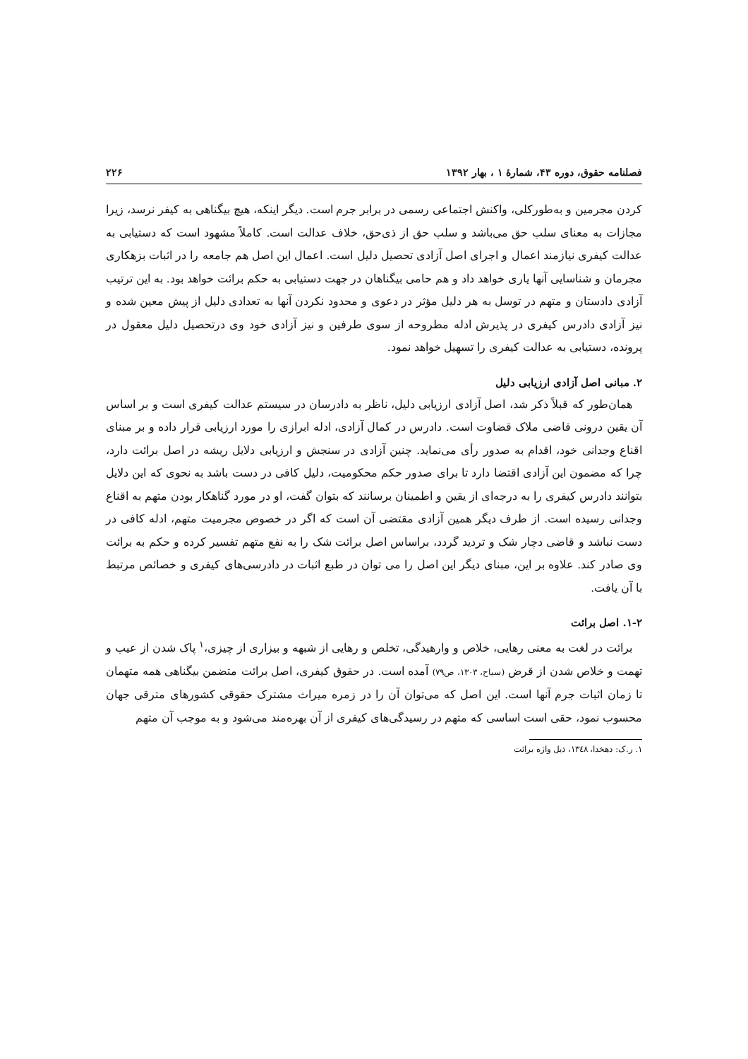فصلنامه حقوق، دوره ۴۳، شمارهٔ ۱ ، بهار ۱۳۹۲ ۲۲۶
کردن مجرمین و به‌طورکلی، واکنش اجتماعی رسمی در برابر جرم است. دیگر اینکه، هیچ بیگناهی به کیفر نرسد، زیرا مجازات به معنای سلب حق می‌باشد و سلب حق از ذی‌حق، خلاف عدالت است. کاملاً مشهود است که دستیابی به عدالت کیفری نیازمند اعمال و اجرای اصل آزادی تحصیل دلیل است. اعمال این اصل هم جامعه را در اثبات بزهکاری مجرمان و شناسایی آنها یاری خواهد داد و هم حامی بیگناهان در جهت دستیابی به حکم برائت خواهد بود. به این ترتیب آزادی دادستان و متهم در توسل به هر دلیل مؤثر در دعوی و محدود نکردن آنها به تعدادی دلیل از پیش معین شده و نیز آزادی دادرس کیفری در پذیرش ادله مطروحه از سوی طرفین و نیز آزادی خود وی درتحصیل دلیل معقول در پرونده، دستیابی به عدالت کیفری را تسهیل خواهد نمود.
۲. مبانی اصل آزادی ارزیابی دلیل
همان‌طور که قبلاً ذکر شد، اصل آزادی ارزیابی دلیل، ناظر به دادرسان در سیستم عدالت کیفری است و بر اساس آن یقین درونی قاضی ملاک قضاوت است. دادرس در کمال آزادی، ادله ابرازی را مورد ارزیابی قرار داده و بر مبنای اقناع وجدانی خود، اقدام به صدور رأی می‌نماید. چنین آزادی در سنجش و ارزیابی دلایل ریشه در اصل برائت دارد، چرا که مضمون این آزادی اقتضا دارد تا برای صدور حکم محکومیت، دلیل کافی در دست باشد به نحوی که این دلایل بتوانند دادرس کیفری را به درجه‌ای از یقین و اطمینان برسانند که بتوان گفت، او در مورد گناهکار بودن متهم به اقناع وجدانی رسیده است. از طرف دیگر همین آزادی مقتضی آن است که اگر در خصوص مجرمیت متهم، ادله کافی در دست نباشد و قاضی دچار شک و تردید گردد، براساس اصل برائت شک را به نفع متهم تفسیر کرده و حکم به برائت وی صادر کند. علاوه بر این، مبنای دیگر این اصل را می توان در طبع اثبات در دادرسی‌های کیفری و خصائص مرتبط با آن یافت.
۱-۲. اصل برائت
برائت در لغت به معنی رهایی، خلاص و وارهیدگی، تخلص و رهایی از شبهه و بیزاری از چیزی،<sup>۱</sup> پاک شدن از عیب و تهمت و خلاص شدن از قرض (سیاح، ۱۳۰۳، ص۷۹) آمده است. در حقوق کیفری، اصل برائت متضمن بیگناهی همه متهمان تا زمان اثبات جرم آنها است. این اصل که می‌توان آن را در زمره میراث مشترک حقوقی کشورهای مترقی جهان محسوب نمود، حقی است اساسی که متهم در رسیدگی‌های کیفری از آن بهره‌مند می‌شود و به موجب آن متهم
۱. ر.ک: دهخدا، ۱۳٤۸، ذیل واژه برائت